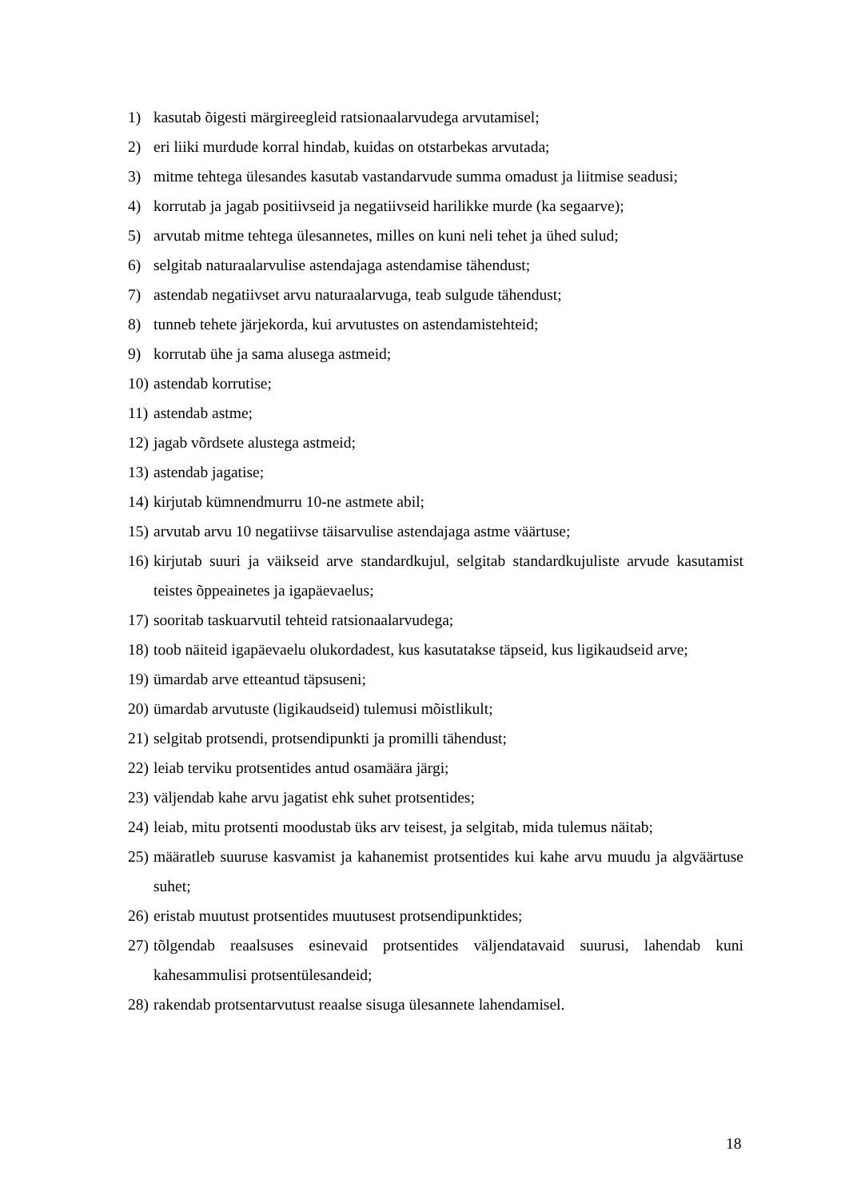1) kasutab õigesti märgireegleid ratsionaalarvudega arvutamisel;
2) eri liiki murdude korral hindab, kuidas on otstarbekas arvutada;
3) mitme tehtega ülesandes kasutab vastandarvude summa omadust ja liitmise seadusi;
4) korrutab ja jagab positiivseid ja negatiivseid harilikke murde (ka segaarve);
5) arvutab mitme tehtega ülesannetes, milles on kuni neli tehet ja ühed sulud;
6) selgitab naturaalarvulise astendajaga astendamise tähendust;
7) astendab negatiivset arvu naturaalarvuga, teab sulgude tähendust;
8) tunneb tehete järjekorda, kui arvutustes on astendamistehteid;
9) korrutab ühe ja sama alusega astmeid;
10) astendab korrutise;
11) astendab astme;
12) jagab võrdsete alustega astmeid;
13) astendab jagatise;
14) kirjutab kümnendmurru 10-ne astmete abil;
15) arvutab arvu 10 negatiivse täisarvulise astendajaga astme väärtuse;
16) kirjutab suuri ja väikseid arve standardkujul, selgitab standardkujuliste arvude kasutamist teistes õppeainetes ja igapäevaelus;
17) sooritab taskuarvutil tehteid ratsionaalarvudega;
18) toob näiteid igapäevaelu olukordadest, kus kasutatakse täpseid, kus ligikaudseid arve;
19) ümardab arve etteantud täpsuseni;
20) ümardab arvutuste (ligikaudseid) tulemusi mõistlikult;
21) selgitab protsendi, protsendipunkti ja promilli tähendust;
22) leiab terviku protsentides antud osamäära järgi;
23) väljendab kahe arvu jagatist ehk suhet protsentides;
24) leiab, mitu protsenti moodustab üks arv teisest, ja selgitab, mida tulemus näitab;
25) määratleb suuruse kasvamist ja kahanemist protsentides kui kahe arvu muudu ja algväärtuse suhet;
26) eristab muutust protsentides muutusest protsendipunktides;
27) tõlgendab reaalsuses esinevaid protsentides väljendatavaid suurusi, lahendab kuni kahesammulisi protsentülesandeid;
28) rakendab protsentarvutust reaalse sisuga ülesannete lahendamisel.
18